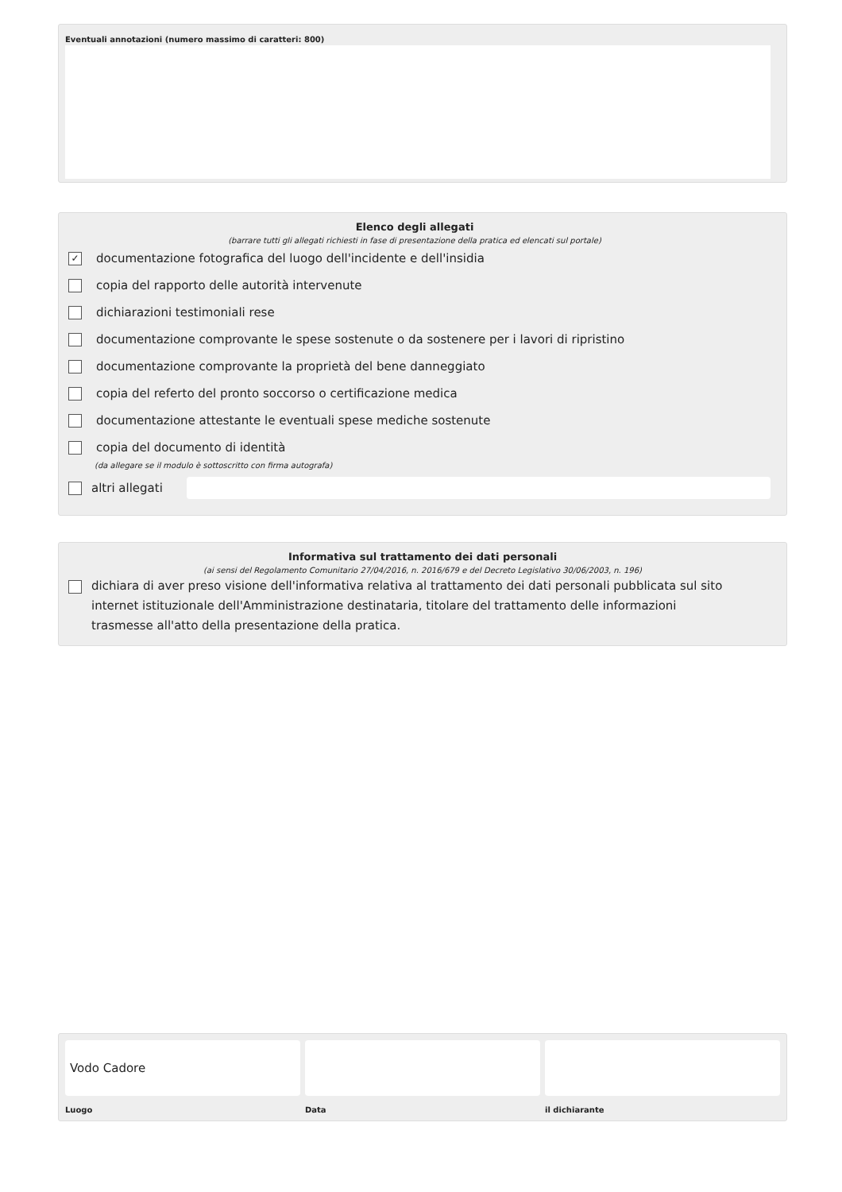Eventuali annotazioni (numero massimo di caratteri: 800)
Elenco degli allegati
(barrare tutti gli allegati richiesti in fase di presentazione della pratica ed elencati sul portale)
✓
documentazione fotografica del luogo dell'incidente e dell'insidia
copia del rapporto delle autorità intervenute
dichiarazioni testimoniali rese
documentazione comprovante le spese sostenute o da sostenere per i lavori di ripristino
documentazione comprovante la proprietà del bene danneggiato
copia del referto del pronto soccorso o certificazione medica
documentazione attestante le eventuali spese mediche sostenute
copia del documento di identità
(da allegare se il modulo è sottoscritto con firma autografa)
altri allegati
Informativa sul trattamento dei dati personali
(ai sensi del Regolamento Comunitario 27/04/2016, n. 2016/679 e del Decreto Legislativo 30/06/2003, n. 196)
dichiara di aver preso visione dell'informativa relativa al trattamento dei dati personali pubblicata sul sito internet istituzionale dell'Amministrazione destinataria, titolare del trattamento delle informazioni trasmesse all'atto della presentazione della pratica.
Vodo Cadore
Luogo
Data il dichiarante